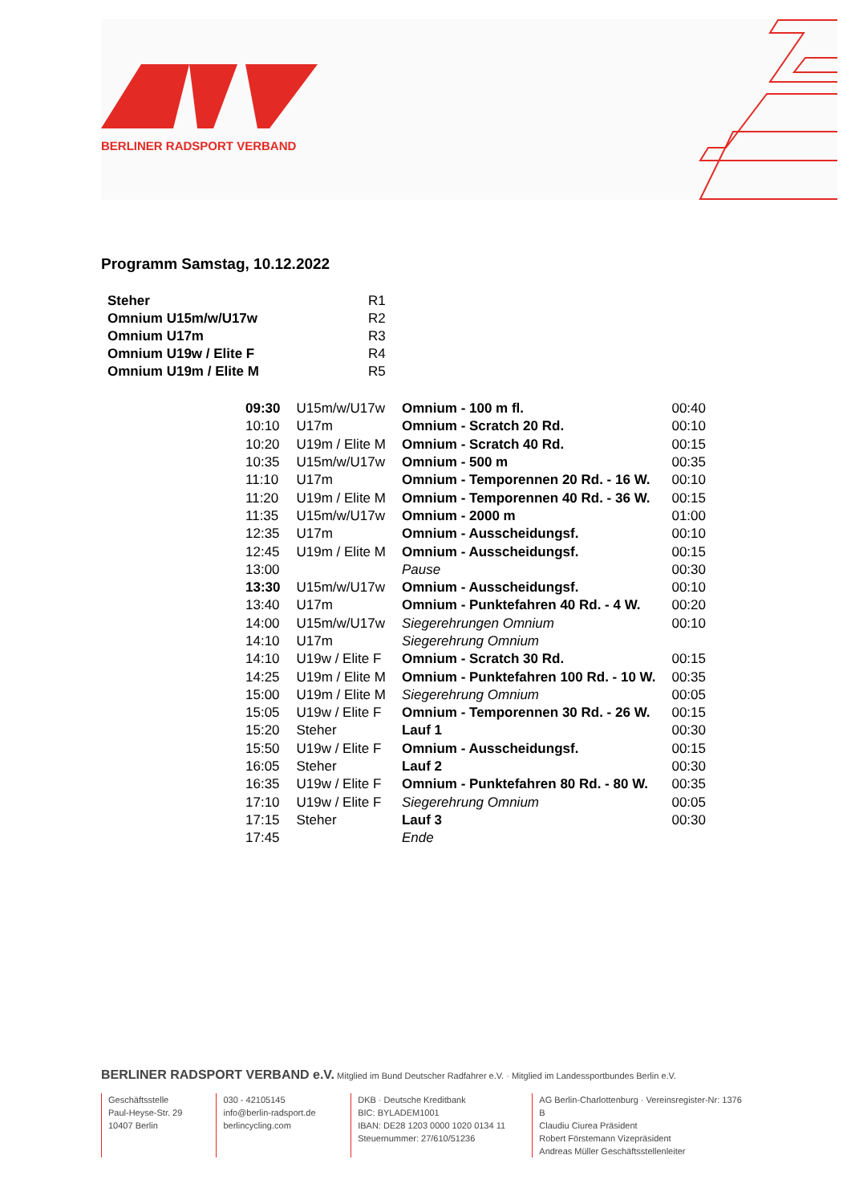BERLINER RADSPORT VERBAND
Programm Samstag, 10.12.2022
| Steher | R1 |
| Omnium U15m/w/U17w | R2 |
| Omnium U17m | R3 |
| Omnium U19w / Elite F | R4 |
| Omnium U19m / Elite M | R5 |
| 09:30 | U15m/w/U17w | Omnium - 100 m fl. | 00:40 |
| 10:10 | U17m | Omnium - Scratch 20 Rd. | 00:10 |
| 10:20 | U19m / Elite M | Omnium - Scratch 40 Rd. | 00:15 |
| 10:35 | U15m/w/U17w | Omnium - 500 m | 00:35 |
| 11:10 | U17m | Omnium - Temporennen 20 Rd. - 16 W. | 00:10 |
| 11:20 | U19m / Elite M | Omnium - Temporennen 40 Rd. - 36 W. | 00:15 |
| 11:35 | U15m/w/U17w | Omnium - 2000 m | 01:00 |
| 12:35 | U17m | Omnium - Ausscheidungsf. | 00:10 |
| 12:45 | U19m / Elite M | Omnium - Ausscheidungsf. | 00:15 |
| 13:00 | | Pause | 00:30 |
| 13:30 | U15m/w/U17w | Omnium - Ausscheidungsf. | 00:10 |
| 13:40 | U17m | Omnium - Punktefahren 40 Rd. - 4 W. | 00:20 |
| 14:00 | U15m/w/U17w | Siegerehrungen Omnium | 00:10 |
| 14:10 | U17m | Siegerehrung Omnium | |
| 14:10 | U19w / Elite F | Omnium - Scratch 30 Rd. | 00:15 |
| 14:25 | U19m / Elite M | Omnium - Punktefahren 100 Rd. - 10 W. | 00:35 |
| 15:00 | U19m / Elite M | Siegerehrung Omnium | 00:05 |
| 15:05 | U19w / Elite F | Omnium - Temporennen 30 Rd. - 26 W. | 00:15 |
| 15:20 | Steher | Lauf 1 | 00:30 |
| 15:50 | U19w / Elite F | Omnium - Ausscheidungsf. | 00:15 |
| 16:05 | Steher | Lauf 2 | 00:30 |
| 16:35 | U19w / Elite F | Omnium - Punktefahren 80 Rd. - 80 W. | 00:35 |
| 17:10 | U19w / Elite F | Siegerehrung Omnium | 00:05 |
| 17:15 | Steher | Lauf 3 | 00:30 |
| 17:45 | | Ende | |
BERLINER RADSPORT VERBAND e.V. Mitglied im Bund Deutscher Radfahrer e.V. · Mitglied im Landessportbundes Berlin e.V.
Geschäftsstelle
Paul-Heyse-Str. 29
10407 Berlin
030 - 42105145
info@berlin-radsport.de
berlincycling.com
DKB · Deutsche Kreditbank
BIC: BYLADEM1001
IBAN: DE28 1203 0000 1020 0134 11
Steuernummer: 27/610/51236
AG Berlin-Charlottenburg · Vereinsregister-Nr: 1376 B
Claudiu Ciurea Präsident
Robert Förstemann Vizepräsident
Andreas Müller Geschäftsstellenleiter